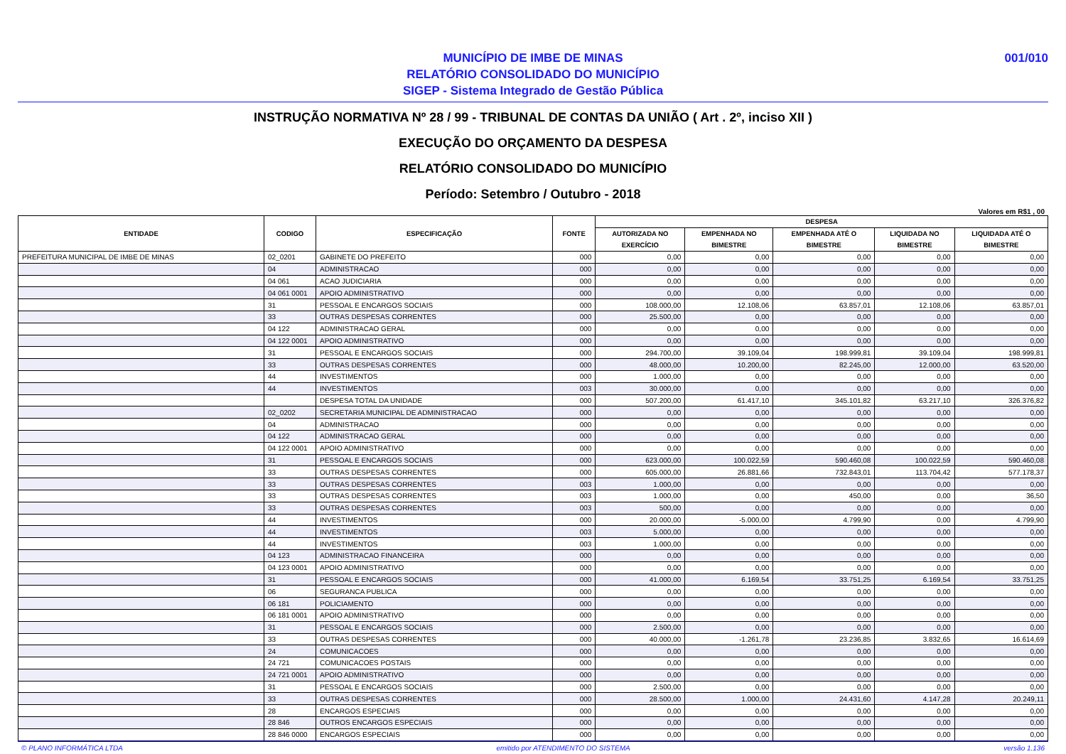001/010 MUNICÍPIO DE IMBE DE MINAS
RELATÓRIO CONSOLIDADO DO MUNICÍPIO
SIGEP - Sistema Integrado de Gestão Pública
INSTRUÇÃO NORMATIVA Nº 28 / 99 - TRIBUNAL DE CONTAS DA UNIÃO ( Art . 2º, inciso XII )
EXECUÇÃO DO ORÇAMENTO DA DESPESA
RELATÓRIO CONSOLIDADO DO MUNICÍPIO
Período: Setembro / Outubro - 2018
Valores em R$1 , 00
| ENTIDADE | CODIGO | ESPECIFICAÇÃO | FONTE | DESPESA | | | | |
| --- | --- | --- | --- | --- | --- | --- | --- | --- |
| | | | | AUTORIZADA NO EXERCÍCIO | EMPENHADA NO BIMESTRE | EMPENHADA ATÉ O BIMESTRE | LIQUIDADA NO BIMESTRE | LIQUIDADA ATÉ O BIMESTRE |
| PREFEITURA MUNICIPAL DE IMBE DE MINAS | 02_0201 | GABINETE DO PREFEITO | 000 | 0,00 | 0,00 | 0,00 | 0,00 | 0,00 |
| | 04 | ADMINISTRACAO | 000 | 0,00 | 0,00 | 0,00 | 0,00 | 0,00 |
| | 04 061 | ACAO JUDICIARIA | 000 | 0,00 | 0,00 | 0,00 | 0,00 | 0,00 |
| | 04 061 0001 | APOIO ADMINISTRATIVO | 000 | 0,00 | 0,00 | 0,00 | 0,00 | 0,00 |
| | 31 | PESSOAL E ENCARGOS SOCIAIS | 000 | 108.000,00 | 12.108,06 | 63.857,01 | 12.108,06 | 63.857,01 |
| | 33 | OUTRAS DESPESAS CORRENTES | 000 | 25.500,00 | 0,00 | 0,00 | 0,00 | 0,00 |
| | 04 122 | ADMINISTRACAO GERAL | 000 | 0,00 | 0,00 | 0,00 | 0,00 | 0,00 |
| | 04 122 0001 | APOIO ADMINISTRATIVO | 000 | 0,00 | 0,00 | 0,00 | 0,00 | 0,00 |
| | 31 | PESSOAL E ENCARGOS SOCIAIS | 000 | 294.700,00 | 39.109,04 | 198.999,81 | 39.109,04 | 198.999,81 |
| | 33 | OUTRAS DESPESAS CORRENTES | 000 | 48.000,00 | 10.200,00 | 82.245,00 | 12.000,00 | 63.520,00 |
| | 44 | INVESTIMENTOS | 000 | 1.000,00 | 0,00 | 0,00 | 0,00 | 0,00 |
| | 44 | INVESTIMENTOS | 003 | 30.000,00 | 0,00 | 0,00 | 0,00 | 0,00 |
| | | DESPESA TOTAL DA UNIDADE | 000 | 507.200,00 | 61.417,10 | 345.101,82 | 63.217,10 | 326.376,82 |
| | 02_0202 | SECRETARIA MUNICIPAL DE ADMINISTRACAO | 000 | 0,00 | 0,00 | 0,00 | 0,00 | 0,00 |
| | 04 | ADMINISTRACAO | 000 | 0,00 | 0,00 | 0,00 | 0,00 | 0,00 |
| | 04 122 | ADMINISTRACAO GERAL | 000 | 0,00 | 0,00 | 0,00 | 0,00 | 0,00 |
| | 04 122 0001 | APOIO ADMINISTRATIVO | 000 | 0,00 | 0,00 | 0,00 | 0,00 | 0,00 |
| | 31 | PESSOAL E ENCARGOS SOCIAIS | 000 | 623.000,00 | 100.022,59 | 590.460,08 | 100.022,59 | 590.460,08 |
| | 33 | OUTRAS DESPESAS CORRENTES | 000 | 605.000,00 | 26.881,66 | 732.843,01 | 113.704,42 | 577.178,37 |
| | 33 | OUTRAS DESPESAS CORRENTES | 003 | 1.000,00 | 0,00 | 0,00 | 0,00 | 0,00 |
| | 33 | OUTRAS DESPESAS CORRENTES | 003 | 1.000,00 | 0,00 | 450,00 | 0,00 | 36,50 |
| | 33 | OUTRAS DESPESAS CORRENTES | 003 | 500,00 | 0,00 | 0,00 | 0,00 | 0,00 |
| | 44 | INVESTIMENTOS | 000 | 20.000,00 | -5.000,00 | 4.799,90 | 0,00 | 4.799,90 |
| | 44 | INVESTIMENTOS | 003 | 5.000,00 | 0,00 | 0,00 | 0,00 | 0,00 |
| | 44 | INVESTIMENTOS | 003 | 1.000,00 | 0,00 | 0,00 | 0,00 | 0,00 |
| | 04 123 | ADMINISTRACAO FINANCEIRA | 000 | 0,00 | 0,00 | 0,00 | 0,00 | 0,00 |
| | 04 123 0001 | APOIO ADMINISTRATIVO | 000 | 0,00 | 0,00 | 0,00 | 0,00 | 0,00 |
| | 31 | PESSOAL E ENCARGOS SOCIAIS | 000 | 41.000,00 | 6.169,54 | 33.751,25 | 6.169,54 | 33.751,25 |
| | 06 | SEGURANCA PUBLICA | 000 | 0,00 | 0,00 | 0,00 | 0,00 | 0,00 |
| | 06 181 | POLICIAMENTO | 000 | 0,00 | 0,00 | 0,00 | 0,00 | 0,00 |
| | 06 181 0001 | APOIO ADMINISTRATIVO | 000 | 0,00 | 0,00 | 0,00 | 0,00 | 0,00 |
| | 31 | PESSOAL E ENCARGOS SOCIAIS | 000 | 2.500,00 | 0,00 | 0,00 | 0,00 | 0,00 |
| | 33 | OUTRAS DESPESAS CORRENTES | 000 | 40.000,00 | -1.261,78 | 23.236,85 | 3.832,65 | 16.614,69 |
| | 24 | COMUNICACOES | 000 | 0,00 | 0,00 | 0,00 | 0,00 | 0,00 |
| | 24 721 | COMUNICACOES POSTAIS | 000 | 0,00 | 0,00 | 0,00 | 0,00 | 0,00 |
| | 24 721 0001 | APOIO ADMINISTRATIVO | 000 | 0,00 | 0,00 | 0,00 | 0,00 | 0,00 |
| | 31 | PESSOAL E ENCARGOS SOCIAIS | 000 | 2.500,00 | 0,00 | 0,00 | 0,00 | 0,00 |
| | 33 | OUTRAS DESPESAS CORRENTES | 000 | 28.500,00 | 1.000,00 | 24.431,60 | 4.147,28 | 20.249,11 |
| | 28 | ENCARGOS ESPECIAIS | 000 | 0,00 | 0,00 | 0,00 | 0,00 | 0,00 |
| | 28 846 | OUTROS ENCARGOS ESPECIAIS | 000 | 0,00 | 0,00 | 0,00 | 0,00 | 0,00 |
| | 28 846 0000 | ENCARGOS ESPECIAIS | 000 | 0,00 | 0,00 | 0,00 | 0,00 | 0,00 |
© PLANO INFORMÁTICA LTDA emitido por ATENDIMENTO DO SISTEMA versão 1.136